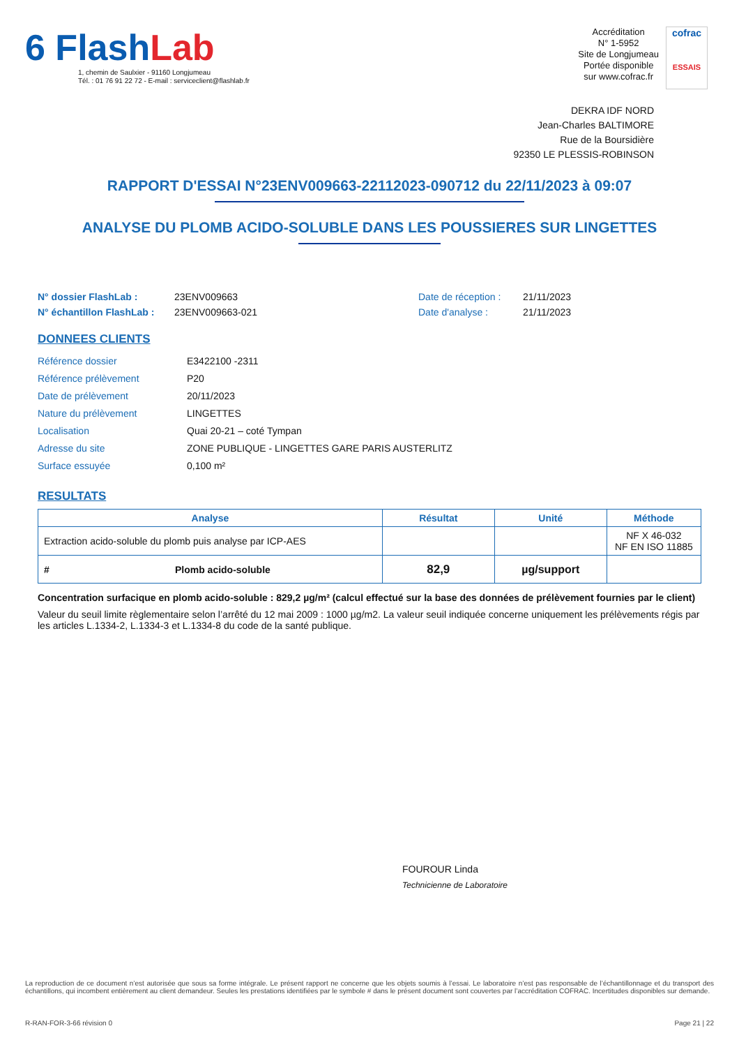6 FlashLab
1, chemin de Saulxier - 91160 Longjumeau
Tél. : 01 76 91 22 72 - E-mail : serviceclient@flashlab.fr
Accréditation
N° 1-5952
Site de Longjumeau
Portée disponible
sur www.cofrac.fr
cofrac
ESSAIS
DEKRA IDF NORD
Jean-Charles BALTIMORE
Rue de la Boursidière
92350 LE PLESSIS-ROBINSON
RAPPORT D'ESSAI N°23ENV009663-22112023-090712 du 22/11/2023 à 09:07
ANALYSE DU PLOMB ACIDO-SOLUBLE DANS LES POUSSIERES SUR LINGETTES
N° dossier FlashLab :
N° échantillon FlashLab :
23ENV009663
23ENV009663-021
Date de réception :
Date d'analyse :
21/11/2023
21/11/2023
DONNEES CLIENTS
| Référence dossier | E3422100 -2311 |
| Référence prélèvement | P20 |
| Date de prélèvement | 20/11/2023 |
| Nature du prélèvement | LINGETTES |
| Localisation | Quai 20-21 – coté Tympan |
| Adresse du site | ZONE PUBLIQUE - LINGETTES GARE PARIS AUSTERLITZ |
| Surface essuyée | 0,100 m² |
RESULTATS
| Analyse | | Résultat | Unité | Méthode |
| --- | --- | --- | --- | --- |
| Extraction acido-soluble du plomb puis analyse par ICP-AES | | | | NF X 46-032 NF EN ISO 11885 |
| # | Plomb acido-soluble | 82,9 | µg/support | |
Concentration surfacique en plomb acido-soluble : 829,2 µg/m² (calcul effectué sur la base des données de prélèvement fournies par le client)
Valeur du seuil limite règlementaire selon l’arrêté du 12 mai 2009 : 1000 µg/m2. La valeur seuil indiquée concerne uniquement les prélèvements régis par les articles L.1334-2, L.1334-3 et L.1334-8 du code de la santé publique.
FOUROUR Linda
Technicienne de Laboratoire
La reproduction de ce document n’est autorisée que sous sa forme intégrale. Le présent rapport ne concerne que les objets soumis à l’essai. Le laboratoire n’est pas responsable de l’échantillonnage et du transport des échantillons, qui incombent entièrement au client demandeur. Seules les prestations identifiées par le symbole # dans le présent document sont couvertes par l’accréditation COFRAC. Incertitudes disponibles sur demande.
R-RAN-FOR-3-66 révision 0 Page 21 | 22